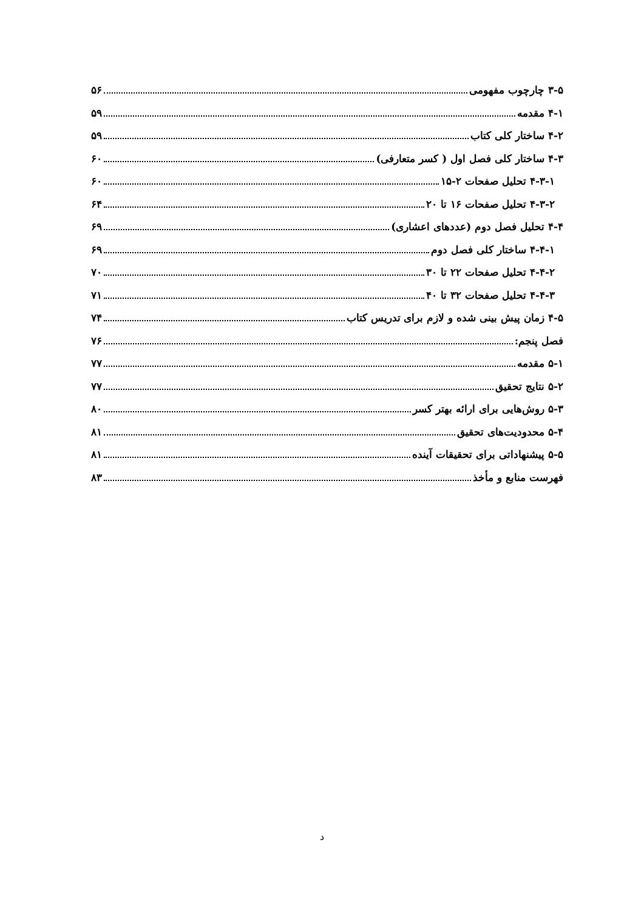۳-۵ چارچوب مفهومی ۵۶
۴-۱ مقدمه ۵۹
۴-۲ ساختار کلی کتاب ۵۹
۴-۳ ساختار کلی فصل اول ( کسر متعارفی) ۶۰
۴-۳-۱ تحلیل صفحات ۲-۱۵ ۶۰
۴-۳-۲ تحلیل صفحات ۱۶ تا ۲۰ ۶۴
۴-۴ تحلیل فصل دوم (عددهای اعشاری) ۶۹
۴-۴-۱ ساختار کلی فصل دوم ۶۹
۴-۴-۲ تحلیل صفحات ۲۲ تا ۳۰ ۷۰
۴-۴-۳ تحلیل صفحات ۳۲ تا ۴۰ ۷۱
۴-۵ زمان پیش بینی شده و لازم برای تدریس کتاب ۷۴
فصل پنجم: ۷۶
۵-۱ مقدمه ۷۷
۵-۲ نتایج تحقیق ۷۷
۵-۳ روش‌هایی برای ارائه بهتر کسر ۸۰
۵-۴ محدودیت‌های تحقیق ۸۱
۵-۵ پیشنهاداتی برای تحقیقات آینده ۸۱
فهرست منابع و مأخذ ۸۳
د